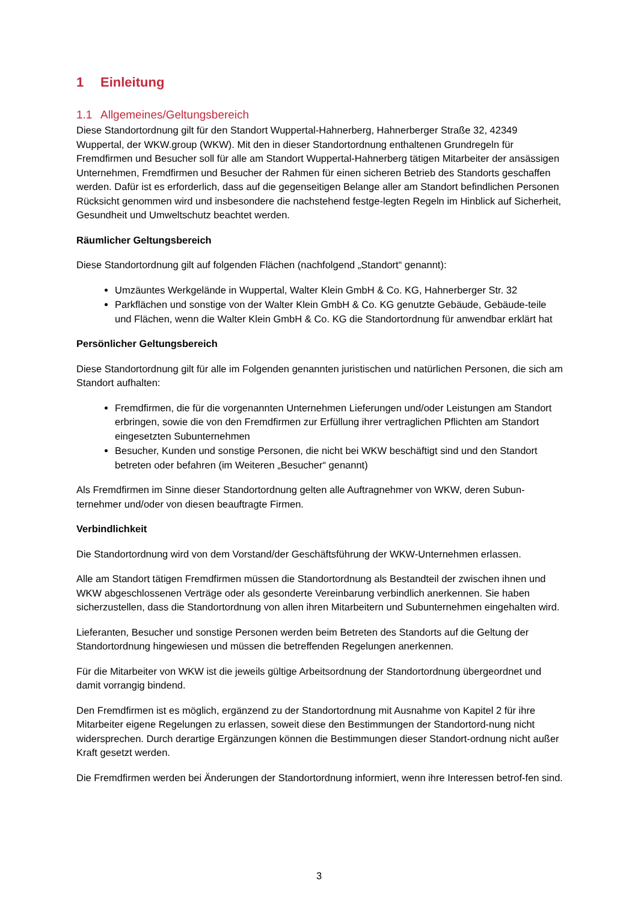1 Einleitung
1.1 Allgemeines/Geltungsbereich
Diese Standortordnung gilt für den Standort Wuppertal-Hahnerberg, Hahnerberger Straße 32, 42349 Wuppertal, der WKW.group (WKW). Mit den in dieser Standortordnung enthaltenen Grundregeln für Fremdfirmen und Besucher soll für alle am Standort Wuppertal-Hahnerberg tätigen Mitarbeiter der ansässigen Unternehmen, Fremdfirmen und Besucher der Rahmen für einen sicheren Betrieb des Standorts geschaffen werden. Dafür ist es erforderlich, dass auf die gegenseitigen Belange aller am Standort befindlichen Personen Rücksicht genommen wird und insbesondere die nachstehend festge-legten Regeln im Hinblick auf Sicherheit, Gesundheit und Umweltschutz beachtet werden.
Räumlicher Geltungsbereich
Diese Standortordnung gilt auf folgenden Flächen (nachfolgend „Standort“ genannt):
Umzäuntes Werkgelände in Wuppertal, Walter Klein GmbH & Co. KG, Hahnerberger Str. 32
Parkflächen und sonstige von der Walter Klein GmbH & Co. KG genutzte Gebäude, Gebäude-teile und Flächen, wenn die Walter Klein GmbH & Co. KG die Standortordnung für anwendbar erklärt hat
Persönlicher Geltungsbereich
Diese Standortordnung gilt für alle im Folgenden genannten juristischen und natürlichen Personen, die sich am Standort aufhalten:
Fremdfirmen, die für die vorgenannten Unternehmen Lieferungen und/oder Leistungen am Standort erbringen, sowie die von den Fremdfirmen zur Erfüllung ihrer vertraglichen Pflichten am Standort eingesetzten Subunternehmen
Besucher, Kunden und sonstige Personen, die nicht bei WKW beschäftigt sind und den Standort betreten oder befahren (im Weiteren „Besucher“ genannt)
Als Fremdfirmen im Sinne dieser Standortordnung gelten alle Auftragnehmer von WKW, deren Subun-ternehmer und/oder von diesen beauftragte Firmen.
Verbindlichkeit
Die Standortordnung wird von dem Vorstand/der Geschäftsführung der WKW-Unternehmen erlassen.
Alle am Standort tätigen Fremdfirmen müssen die Standortordnung als Bestandteil der zwischen ihnen und WKW abgeschlossenen Verträge oder als gesonderte Vereinbarung verbindlich anerkennen. Sie haben sicherzustellen, dass die Standortordnung von allen ihren Mitarbeitern und Subunternehmen eingehalten wird.
Lieferanten, Besucher und sonstige Personen werden beim Betreten des Standorts auf die Geltung der Standortordnung hingewiesen und müssen die betreffenden Regelungen anerkennen.
Für die Mitarbeiter von WKW ist die jeweils gültige Arbeitsordnung der Standortordnung übergeordnet und damit vorrangig bindend.
Den Fremdfirmen ist es möglich, ergänzend zu der Standortordnung mit Ausnahme von Kapitel 2 für ihre Mitarbeiter eigene Regelungen zu erlassen, soweit diese den Bestimmungen der Standortord-nung nicht widersprechen. Durch derartige Ergänzungen können die Bestimmungen dieser Standort-ordnung nicht außer Kraft gesetzt werden.
Die Fremdfirmen werden bei Änderungen der Standortordnung informiert, wenn ihre Interessen betrof-fen sind.
3